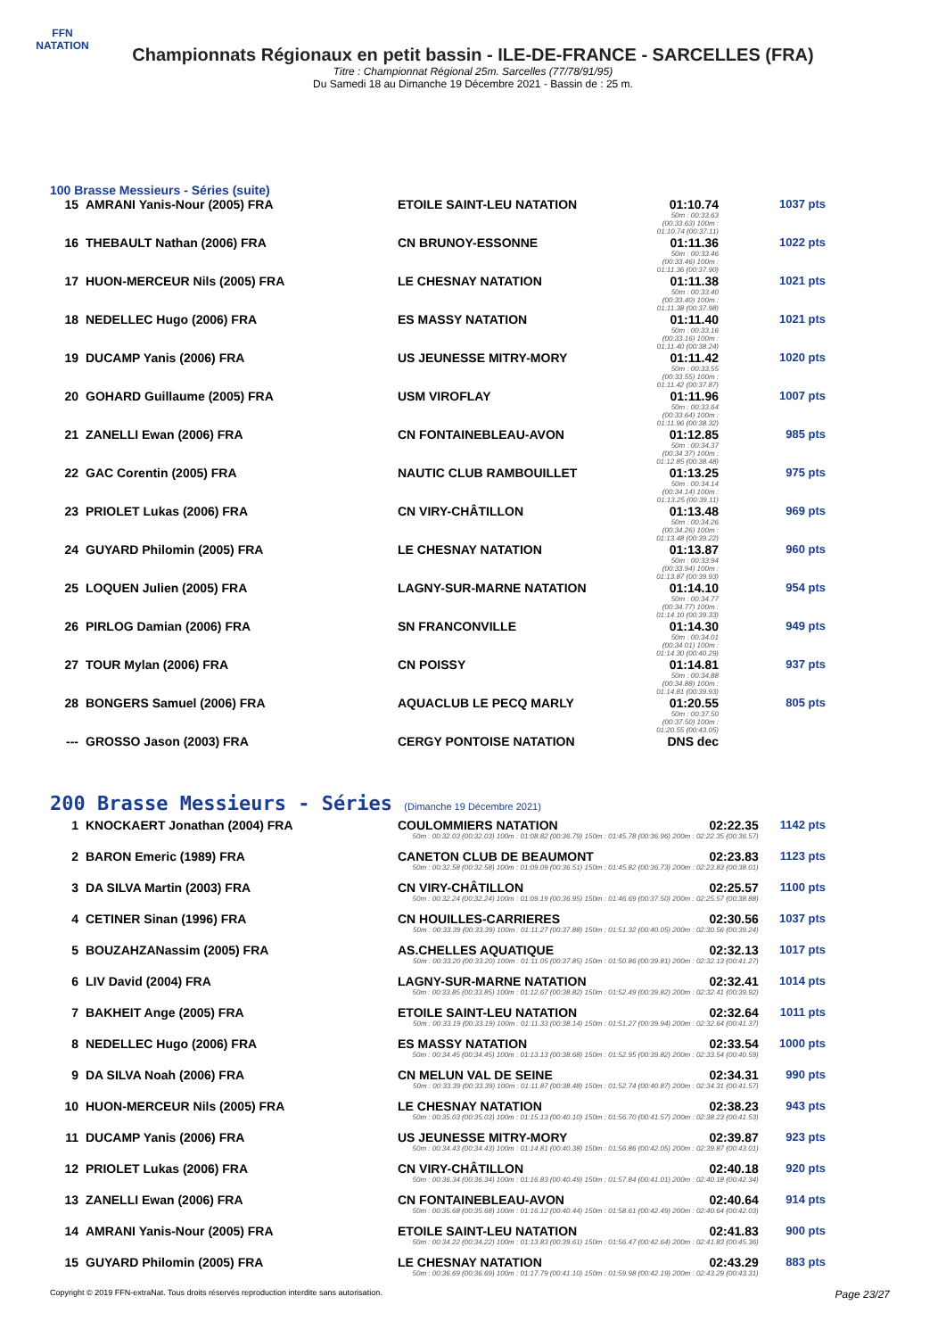FFN
NATATION
Championnats Régionaux en petit bassin - ILE-DE-FRANCE - SARCELLES (FRA)
Titre : Championnat Régional 25m. Sarcelles (77/78/91/95)
Du Samedi 18 au Dimanche 19 Décembre 2021 - Bassin de : 25 m.
100 Brasse Messieurs - Séries (suite)
| 15 | AMRANI Yanis-Nour (2005) FRA | ETOILE SAINT-LEU NATATION | 01:10.74 50m : 00:33.63 (00:33.63) 100m : 01:10.74 (00:37.11) | 1037 pts |
| 16 | THEBAULT Nathan (2006) FRA | CN BRUNOY-ESSONNE | 01:11.36 50m : 00:33.46 (00:33.46) 100m : 01:11.36 (00:37.90) | 1022 pts |
| 17 | HUON-MERCEUR Nils (2005) FRA | LE CHESNAY NATATION | 01:11.38 50m : 00:33.40 (00:33.40) 100m : 01:11.38 (00:37.98) | 1021 pts |
| 18 | NEDELLEC Hugo (2006) FRA | ES MASSY NATATION | 01:11.40 50m : 00:33.16 (00:33.16) 100m : 01:11.40 (00:38.24) | 1021 pts |
| 19 | DUCAMP Yanis (2006) FRA | US JEUNESSE MITRY-MORY | 01:11.42 50m : 00:33.55 (00:33.55) 100m : 01:11.42 (00:37.87) | 1020 pts |
| 20 | GOHARD Guillaume (2005) FRA | USM VIROFLAY | 01:11.96 50m : 00:33.64 (00:33.64) 100m : 01:11.96 (00:38.32) | 1007 pts |
| 21 | ZANELLI Ewan (2006) FRA | CN FONTAINEBLEAU-AVON | 01:12.85 50m : 00:34.37 (00:34.37) 100m : 01:12.85 (00:38.48) | 985 pts |
| 22 | GAC Corentin (2005) FRA | NAUTIC CLUB RAMBOUILLET | 01:13.25 50m : 00:34.14 (00:34.14) 100m : 01:13.25 (00:39.11) | 975 pts |
| 23 | PRIOLET Lukas (2006) FRA | CN VIRY-CHÂTILLON | 01:13.48 50m : 00:34.26 (00:34.26) 100m : 01:13.48 (00:39.22) | 969 pts |
| 24 | GUYARD Philomin (2005) FRA | LE CHESNAY NATATION | 01:13.87 50m : 00:33.94 (00:33.94) 100m : 01:13.87 (00:39.93) | 960 pts |
| 25 | LOQUEN Julien (2005) FRA | LAGNY-SUR-MARNE NATATION | 01:14.10 50m : 00:34.77 (00:34.77) 100m : 01:14.10 (00:39.33) | 954 pts |
| 26 | PIRLOG Damian (2006) FRA | SN FRANCONVILLE | 01:14.30 50m : 00:34.01 (00:34.01) 100m : 01:14.30 (00:40.29) | 949 pts |
| 27 | TOUR Mylan (2006) FRA | CN POISSY | 01:14.81 50m : 00:34.88 (00:34.88) 100m : 01:14.81 (00:39.93) | 937 pts |
| 28 | BONGERS Samuel (2006) FRA | AQUACLUB LE PECQ MARLY | 01:20.55 50m : 00:37.50 (00:37.50) 100m : 01:20.55 (00:43.05) | 805 pts |
| --- | GROSSO Jason (2003) FRA | CERGY PONTOISE NATATION | DNS dec | |
200 Brasse Messieurs - Séries (Dimanche 19 Décembre 2021)
| 1 | KNOCKAERT Jonathan (2004) FRA | COULOMMIERS NATATION 02:22.35 50m : 00:32.03 (00:32.03) 100m : 01:08.82 (00:36.79) 150m : 01:45.78 (00:36.96) 200m : 02:22.35 (00:36.57) | 1142 pts |
| 2 | BARON Emeric (1989) FRA | CANETON CLUB DE BEAUMONT 02:23.83 50m : 00:32.58 (00:32.58) 100m : 01:09.09 (00:36.51) 150m : 01:45.82 (00:36.73) 200m : 02:23.83 (00:38.01) | 1123 pts |
| 3 | DA SILVA Martin (2003) FRA | CN VIRY-CHÂTILLON 02:25.57 50m : 00:32.24 (00:32.24) 100m : 01:09.19 (00:36.95) 150m : 01:46.69 (00:37.50) 200m : 02:25.57 (00:38.88) | 1100 pts |
| 4 | CETINER Sinan (1996) FRA | CN HOUILLES-CARRIERES 02:30.56 50m : 00:33.39 (00:33.39) 100m : 01:11.27 (00:37.88) 150m : 01:51.32 (00:40.05) 200m : 02:30.56 (00:39.24) | 1037 pts |
| 5 | BOUZAHZANassim (2005) FRA | AS.CHELLES AQUATIQUE 02:32.13 50m : 00:33.20 (00:33.20) 100m : 01:11.05 (00:37.85) 150m : 01:50.86 (00:39.81) 200m : 02:32.13 (00:41.27) | 1017 pts |
| 6 | LIV David (2004) FRA | LAGNY-SUR-MARNE NATATION 02:32.41 50m : 00:33.85 (00:33.85) 100m : 01:12.67 (00:38.82) 150m : 01:52.49 (00:39.82) 200m : 02:32.41 (00:39.92) | 1014 pts |
| 7 | BAKHEIT Ange (2005) FRA | ETOILE SAINT-LEU NATATION 02:32.64 50m : 00:33.19 (00:33.19) 100m : 01:11.33 (00:38.14) 150m : 01:51.27 (00:39.94) 200m : 02:32.64 (00:41.37) | 1011 pts |
| 8 | NEDELLEC Hugo (2006) FRA | ES MASSY NATATION 02:33.54 50m : 00:34.45 (00:34.45) 100m : 01:13.13 (00:38.68) 150m : 01:52.95 (00:39.82) 200m : 02:33.54 (00:40.59) | 1000 pts |
| 9 | DA SILVA Noah (2006) FRA | CN MELUN VAL DE SEINE 02:34.31 50m : 00:33.39 (00:33.39) 100m : 01:11.87 (00:38.48) 150m : 01:52.74 (00:40.87) 200m : 02:34.31 (00:41.57) | 990 pts |
| 10 | HUON-MERCEUR Nils (2005) FRA | LE CHESNAY NATATION 02:38.23 50m : 00:35.03 (00:35.03) 100m : 01:15.13 (00:40.10) 150m : 01:56.70 (00:41.57) 200m : 02:38.23 (00:41.53) | 943 pts |
| 11 | DUCAMP Yanis (2006) FRA | US JEUNESSE MITRY-MORY 02:39.87 50m : 00:34.43 (00:34.43) 100m : 01:14.81 (00:40.38) 150m : 01:56.86 (00:42.05) 200m : 02:39.87 (00:43.01) | 923 pts |
| 12 | PRIOLET Lukas (2006) FRA | CN VIRY-CHÂTILLON 02:40.18 50m : 00:36.34 (00:36.34) 100m : 01:16.83 (00:40.49) 150m : 01:57.84 (00:41.01) 200m : 02:40.18 (00:42.34) | 920 pts |
| 13 | ZANELLI Ewan (2006) FRA | CN FONTAINEBLEAU-AVON 02:40.64 50m : 00:35.68 (00:35.68) 100m : 01:16.12 (00:40.44) 150m : 01:58.61 (00:42.49) 200m : 02:40.64 (00:42.03) | 914 pts |
| 14 | AMRANI Yanis-Nour (2005) FRA | ETOILE SAINT-LEU NATATION 02:41.83 50m : 00:34.22 (00:34.22) 100m : 01:13.83 (00:39.61) 150m : 01:56.47 (00:42.64) 200m : 02:41.83 (00:45.36) | 900 pts |
| 15 | GUYARD Philomin (2005) FRA | LE CHESNAY NATATION 02:43.29 50m : 00:36.69 (00:36.69) 100m : 01:17.79 (00:41.10) 150m : 01:59.98 (00:42.19) 200m : 02:43.29 (00:43.31) | 883 pts |
Copyright © 2019 FFN-extraNat. Tous droits réservés reproduction interdite sans autorisation. Page 23/27